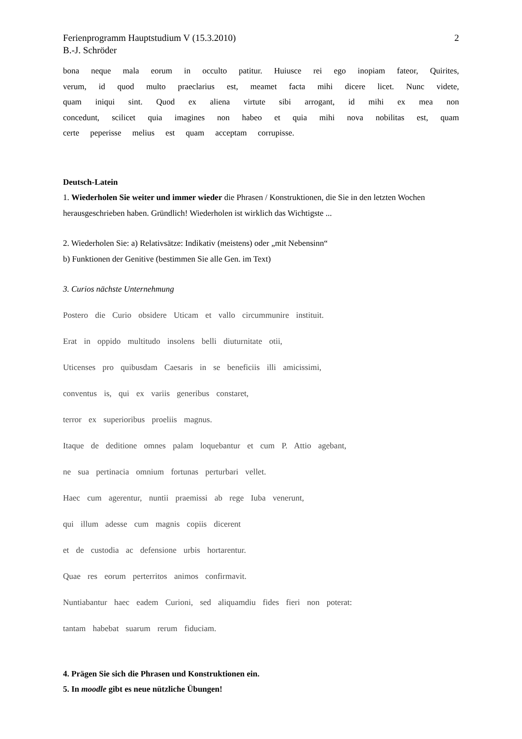Ferienprogramm Hauptstudium V (15.3.2010)
B.-J. Schröder 2
bona neque mala eorum in occulto patitur. Huiusce rei ego inopiam fateor, Quirites, verum, id quod multo praeclarius est, meamet facta mihi dicere licet. Nunc videte, quam iniqui sint. Quod ex aliena virtute sibi arrogant, id mihi ex mea non concedunt, scilicet quia imagines non habeo et quia mihi nova nobilitas est, quam certe peperisse melius est quam acceptam corrupisse.
Deutsch-Latein
1. Wiederholen Sie weiter und immer wieder die Phrasen / Konstruktionen, die Sie in den letzten Wochen herausgeschrieben haben. Gründlich! Wiederholen ist wirklich das Wichtigste ...
2. Wiederholen Sie: a) Relativsätze: Indikativ (meistens) oder „mit Nebensinn“
b) Funktionen der Genitive (bestimmen Sie alle Gen. im Text)
3. Curios nächste Unternehmung
Postero die Curio obsidere Uticam et vallo circummunire instituit.
Erat in oppido multitudo insolens belli diuturnitate otii,
Uticenses pro quibusdam Caesaris in se beneficiis illi amicissimi,
conventus is, qui ex variis generibus constaret,
terror ex superioribus proeliis magnus.
Itaque de deditione omnes palam loquebantur et cum P. Attio agebant,
ne sua pertinacia omnium fortunas perturbari vellet.
Haec cum agerentur, nuntii praemissi ab rege Iuba venerunt,
qui illum adesse cum magnis copiis dicerent
et de custodia ac defensione urbis hortarentur.
Quae res eorum perterritos animos confirmavit.
Nuntiabantur haec eadem Curioni, sed aliquamdiu fides fieri non poterat:
tantam habebat suarum rerum fiduciam.
4. Prägen Sie sich die Phrasen und Konstruktionen ein.
5. In moodle gibt es neue nützliche Übungen!